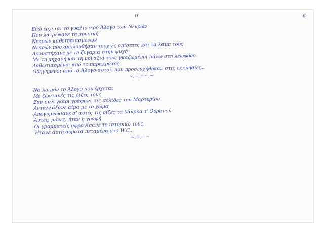II 6
Εδώ έρχεται το γυαλιστερό Άλογο των Νεκρών
Που λατρέψανε τη μουσική
Νεκρών καθετησιασμένων
Νεκρών που ακολουθήσαν τροχιές οπίσετες και τα λαμπ τους
Ακουστήκανε με τη ζυγαριά στην ψυχή
Με τη μηχανή και τη μοναξιά τους γκαζωμένοι πάνω στη λεωφόρο
Λαβωτιασμένοι από το παρακράτος
Οδηγημένοι από το Άλογο-αυτοί- που προσευχήθηκαν στις εκκλησίες..
~.~.~~.~
Να λοιπόν το Άλογο που έρχεται
Με ζωντανές τις ρίζες τους
Σαν σαλιγκάρι γράφανε τις σελίδες του Μαρτυρίου
Ανταλλάξανε αίμα με το χώμα
Απογυμνώσανε σ' αυτές τις ρίζες τα δάκρυα τ' Ουρανού
Αυτές, μόνες, ήταν η γραφή
Οι γραμματείς σφραγίσανε το ιστορικό τους.
Ήτανε αυτή αόρατα πεταμένα στο W.C..
~.~.~~